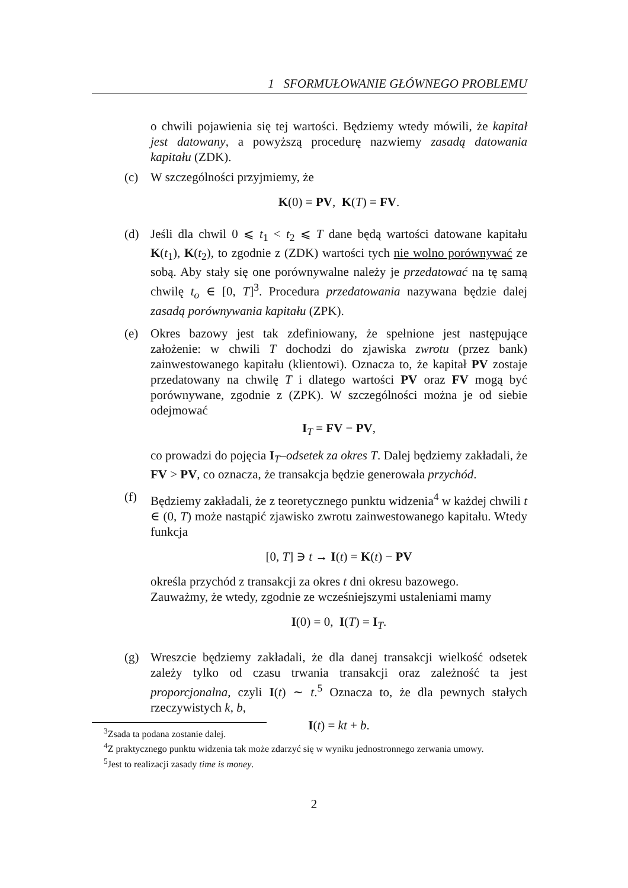1 SFORMUŁOWANIE GŁÓWNEGO PROBLEMU
o chwili pojawienia się tej wartości. Będziemy wtedy mówili, że kapitał jest datowany, a powyższą procedurę nazwiemy zasadą datowania kapitału (ZDK).
(c) W szczególności przyjmiemy, że
K(0) = PV, K(T) = FV.
(d) Jeśli dla chwil 0 ⩽ t<sub>1</sub> < t<sub>2</sub> ⩽ T dane będą wartości datowane kapitału K(t<sub>1</sub>), K(t<sub>2</sub>), to zgodnie z (ZDK) wartości tych nie wolno porównywać ze sobą. Aby stały się one porównywalne należy je przedatować na tę samą chwilę t<sub>o</sub> ∈ [0, T]<sup>3</sup>. Procedura przedatowania nazywana będzie dalej zasadą porównywania kapitału (ZPK).
(e) Okres bazowy jest tak zdefiniowany, że spełnione jest następujące założenie: w chwili T dochodzi do zjawiska zwrotu (przez bank) zainwestowanego kapitału (klientowi). Oznacza to, że kapitał PV zostaje przedatowany na chwilę T i dlatego wartości PV oraz FV mogą być porównywane, zgodnie z (ZPK). W szczególności można je od siebie odejmować
I<sub>T</sub> = FV − PV,
co prowadzi do pojęcia I<sub>T</sub>–odsetek za okres T. Dalej będziemy zakładali, że FV > PV, co oznacza, że transakcja będzie generowała przychód.
(f) Będziemy zakładali, że z teoretycznego punktu widzenia<sup>4</sup> w każdej chwili t ∈ (0, T) może nastąpić zjawisko zwrotu zainwestowanego kapitału. Wtedy funkcja
[0, T] ∋ t → I(t) = K(t) − PV
określa przychód z transakcji za okres t dni okresu bazowego.
Zauważmy, że wtedy, zgodnie ze wcześniejszymi ustaleniami mamy
I(0) = 0, I(T) = I<sub>T</sub>.
(g) Wreszcie będziemy zakładali, że dla danej transakcji wielkość odsetek zależy tylko od czasu trwania transakcji oraz zależność ta jest proporcjonalna, czyli I(t) ∼ t.<sup>5</sup> Oznacza to, że dla pewnych stałych rzeczywistych k, b,
I(t) = kt + b.
<sup>3</sup> Zsada ta podana zostanie dalej.
<sup>4</sup> Z praktycznego punktu widzenia tak może zdarzyć się w wyniku jednostronnego zerwania umowy.
<sup>5</sup> Jest to realizacji zasady time is money.
2